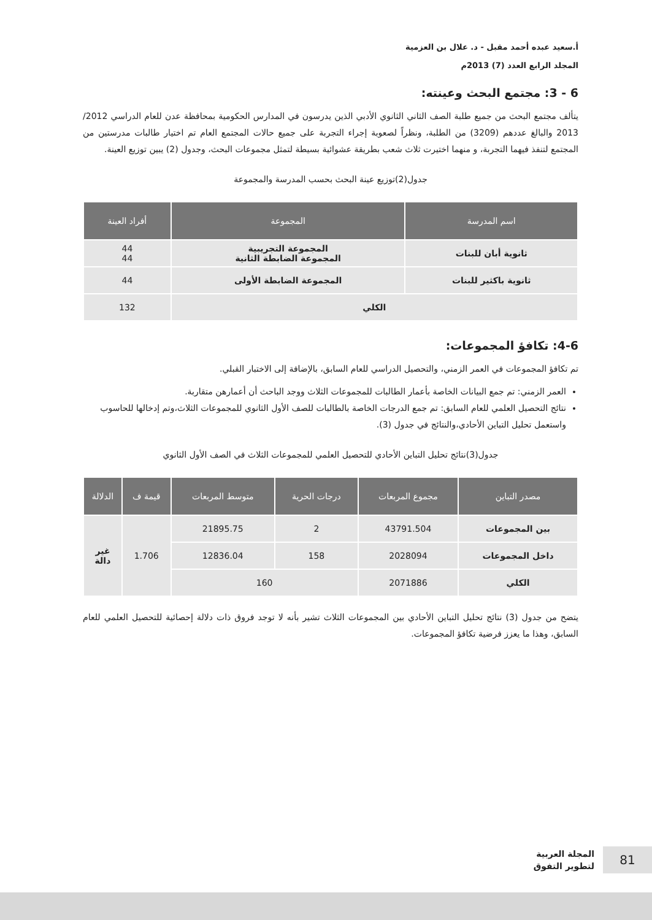أ.سعيد عبده أحمد مقبل - د. علال بن العزمية
المجلد الرابع العدد (7) 2013م
6 - 3: مجتمع البحث وعينته:
يتألف مجتمع البحث من جميع طلبة الصف الثاني الثانوي الأدبي الذين يدرسون في المدارس الحكومية بمحافظة عدن للعام الدراسي 2012/ 2013 والبالغ عددهم (3209) من الطلبة، ونظراً لصعوبة إجراء التجربة على جميع حالات المجتمع العام تم اختيار طالبات مدرستين من المجتمع لتنفذ فيهما التجربة، و منهما اختيرت ثلاث شعب بطريقة عشوائية بسيطة لتمثل مجموعات البحث، وجدول (2) يبين توزيع العينة.
جدول(2)توزيع عينة البحث بحسب المدرسة والمجموعة
| اسم المدرسة | المجموعة | أفراد العينة |
| --- | --- | --- |
| ثانوية أبان للبنات | المجموعة التجريبية المجموعة الضابطة الثانية | 44 44 |
| ثانوية باكثير للبنات | المجموعة الضابطة الأولى | 44 |
| الكلي | | 132 |
4-6: تكافؤ المجموعات:
تم تكافؤ المجموعات في العمر الزمني، والتحصيل الدراسي للعام السابق، بالإضافة إلى الاختبار القبلي.
العمر الزمني: تم جمع البيانات الخاصة بأعمار الطالبات للمجموعات الثلاث ووجد الباحث أن أعمارهن متقاربة.
نتائج التحصيل العلمي للعام السابق: تم جمع الدرجات الخاصة بالطالبات للصف الأول الثانوي للمجموعات الثلاث،وتم إدخالها للحاسوب واستعمل تحليل التباين الأحادي،والنتائج في جدول (3).
جدول(3)نتائج تحليل التباين الأحادي للتحصيل العلمي للمجموعات الثلاث في الصف الأول الثانوي
| مصدر التباين | مجموع المربعات | درجات الحرية | متوسط المربعات | قيمة ف | الدلالة |
| --- | --- | --- | --- | --- | --- |
| بين المجموعات | 43791.504 | 2 | 21895.75 | 1.706 | غير دالة |
| داخل المجموعات | 2028094 | 158 | 12836.04 | | |
| الكلي | 2071886 | 160 | | | |
يتضح من جدول (3) نتائج تحليل التباين الأحادي بين المجموعات الثلاث تشير بأنه لا توجد فروق ذات دلالة إحصائية للتحصيل العلمي للعام السابق، وهذا ما يعزز فرضية تكافؤ المجموعات.
81
المجلة العربية
لتطوير التفوق